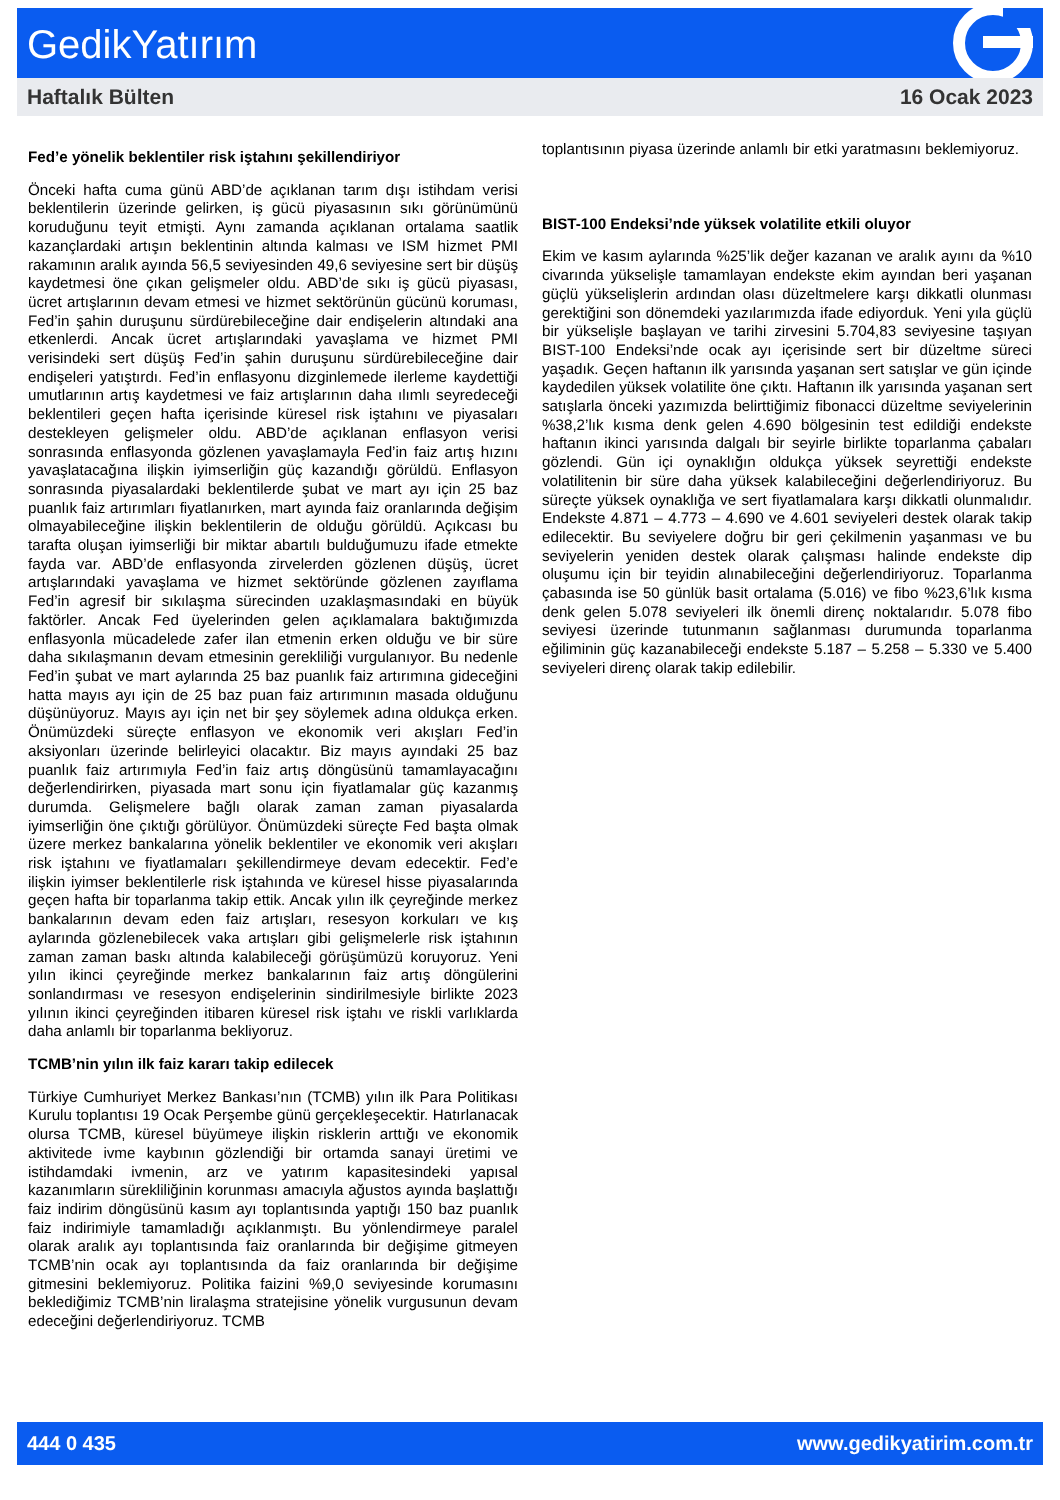GedikYatırım
Haftalık Bülten 16 Ocak 2023
Fed’e yönelik beklentiler risk iştahını şekillendiriyor
Önceki hafta cuma günü ABD’de açıklanan tarım dışı istihdam verisi beklentilerin üzerinde gelirken, iş gücü piyasasının sıkı görünümünü koruduğunu teyit etmişti. Aynı zamanda açıklanan ortalama saatlik kazançlardaki artışın beklentinin altında kalması ve ISM hizmet PMI rakamının aralık ayında 56,5 seviyesinden 49,6 seviyesine sert bir düşüş kaydetmesi öne çıkan gelişmeler oldu. ABD’de sıkı iş gücü piyasası, ücret artışlarının devam etmesi ve hizmet sektörünün gücünü koruması, Fed’in şahin duruşunu sürdürebileceğine dair endişelerin altındaki ana etkenlerdi. Ancak ücret artışlarındaki yavaşlama ve hizmet PMI verisindeki sert düşüş Fed’in şahin duruşunu sürdürebileceğine dair endişeleri yatıştırdı. Fed’in enflasyonu dizginlemede ilerleme kaydettiği umutlarının artış kaydetmesi ve faiz artışlarının daha ılımlı seyredeceği beklentileri geçen hafta içerisinde küresel risk iştahını ve piyasaları destekleyen gelişmeler oldu. ABD’de açıklanan enflasyon verisi sonrasında enflasyonda gözlenen yavaşlamayla Fed’in faiz artış hızını yavaşlatacağına ilişkin iyimserliğin güç kazandığı görüldü. Enflasyon sonrasında piyasalardaki beklentilerde şubat ve mart ayı için 25 baz puanlık faiz artırımları fiyatlanırken, mart ayında faiz oranlarında değişim olmayabileceğine ilişkin beklentilerin de olduğu görüldü. Açıkcası bu tarafta oluşan iyimserliği bir miktar abartılı bulduğumuzu ifade etmekte fayda var. ABD’de enflasyonda zirvelerden gözlenen düşüş, ücret artışlarındaki yavaşlama ve hizmet sektöründe gözlenen zayıflama Fed’in agresif bir sıkılaşma sürecinden uzaklaşmasındaki en büyük faktörler. Ancak Fed üyelerinden gelen açıklamalara baktığımızda enflasyonla mücadelede zafer ilan etmenin erken olduğu ve bir süre daha sıkılaşmanın devam etmesinin gerekliliği vurgulanıyor. Bu nedenle Fed’in şubat ve mart aylarında 25 baz puanlık faiz artırımına gideceğini hatta mayıs ayı için de 25 baz puan faiz artırımının masada olduğunu düşünüyoruz. Mayıs ayı için net bir şey söylemek adına oldukça erken. Önümüzdeki süreçte enflasyon ve ekonomik veri akışları Fed’in aksiyonları üzerinde belirleyici olacaktır. Biz mayıs ayındaki 25 baz puanlık faiz artırımıyla Fed’in faiz artış döngüsünü tamamlayacağını değerlendirirken, piyasada mart sonu için fiyatlamalar güç kazanmış durumda. Gelişmelere bağlı olarak zaman zaman piyasalarda iyimserliğin öne çıktığı görülüyor. Önümüzdeki süreçte Fed başta olmak üzere merkez bankalarına yönelik beklentiler ve ekonomik veri akışları risk iştahını ve fiyatlamaları şekillendirmeye devam edecektir. Fed’e ilişkin iyimser beklentilerle risk iştahında ve küresel hisse piyasalarında geçen hafta bir toparlanma takip ettik. Ancak yılın ilk çeyreğinde merkez bankalarının devam eden faiz artışları, resesyon korkuları ve kış aylarında gözlenebilecek vaka artışları gibi gelişmelerle risk iştahının zaman zaman baskı altında kalabileceği görüşümüzü koruyoruz. Yeni yılın ikinci çeyreğinde merkez bankalarının faiz artış döngülerini sonlandırması ve resesyon endişelerinin sindirilmesiyle birlikte 2023 yılının ikinci çeyreğinden itibaren küresel risk iştahı ve riskli varlıklarda daha anlamlı bir toparlanma bekliyoruz.
TCMB’nin yılın ilk faiz kararı takip edilecek
Türkiye Cumhuriyet Merkez Bankası’nın (TCMB) yılın ilk Para Politikası Kurulu toplantısı 19 Ocak Perşembe günü gerçekleşecektir. Hatırlanacak olursa TCMB, küresel büyümeye ilişkin risklerin arttığı ve ekonomik aktivitede ivme kaybının gözlendiği bir ortamda sanayi üretimi ve istihdamdaki ivmenin, arz ve yatırım kapasitesindeki yapısal kazanımların sürekliliğinin korunması amacıyla ağustos ayında başlattığı faiz indirim döngüsünü kasım ayı toplantısında yaptığı 150 baz puanlık faiz indirimiyle tamamladığı açıklanmıştı. Bu yönlendirmeye paralel olarak aralık ayı toplantısında faiz oranlarında bir değişime gitmeyen TCMB’nin ocak ayı toplantısında da faiz oranlarında bir değişime gitmesini beklemiyoruz. Politika faizini %9,0 seviyesinde korumasını beklediğimiz TCMB’nin liralaşma stratejisine yönelik vurgusunun devam edeceğini değerlendiriyoruz. TCMB
toplantısının piyasa üzerinde anlamlı bir etki yaratmasını beklemiyoruz.
BIST-100 Endeksi’nde yüksek volatilite etkili oluyor
Ekim ve kasım aylarında %25’lik değer kazanan ve aralık ayını da %10 civarında yükselişle tamamlayan endekste ekim ayından beri yaşanan güçlü yükselişlerin ardından olası düzeltmelere karşı dikkatli olunması gerektiğini son dönemdeki yazılarımızda ifade ediyorduk. Yeni yıla güçlü bir yükselişle başlayan ve tarihi zirvesini 5.704,83 seviyesine taşıyan BIST-100 Endeksi’nde ocak ayı içerisinde sert bir düzeltme süreci yaşadık. Geçen haftanın ilk yarısında yaşanan sert satışlar ve gün içinde kaydedilen yüksek volatilite öne çıktı. Haftanın ilk yarısında yaşanan sert satışlarla önceki yazımızda belirttiğimiz fibonacci düzeltme seviyelerinin %38,2’lık kısma denk gelen 4.690 bölgesinin test edildiği endekste haftanın ikinci yarısında dalgalı bir seyirle birlikte toparlanma çabaları gözlendi. Gün içi oynaklığın oldukça yüksek seyrettiği endekste volatilitenin bir süre daha yüksek kalabileceğini değerlendiriyoruz. Bu süreçte yüksek oynaklığa ve sert fiyatlamalara karşı dikkatli olunmalıdır. Endekste 4.871 – 4.773 – 4.690 ve 4.601 seviyeleri destek olarak takip edilecektir. Bu seviyelere doğru bir geri çekilmenin yaşanması ve bu seviyelerin yeniden destek olarak çalışması halinde endekste dip oluşumu için bir teyidin alınabileceğini değerlendiriyoruz. Toparlanma çabasında ise 50 günlük basit ortalama (5.016) ve fibo %23,6’lık kısma denk gelen 5.078 seviyeleri ilk önemli direnç noktalarıdır. 5.078 fibo seviyesi üzerinde tutunmanın sağlanması durumunda toparlanma eğiliminin güç kazanabileceği endekste 5.187 – 5.258 – 5.330 ve 5.400 seviyeleri direnç olarak takip edilebilir.
444 0 435 www.gedikyatirim.com.tr